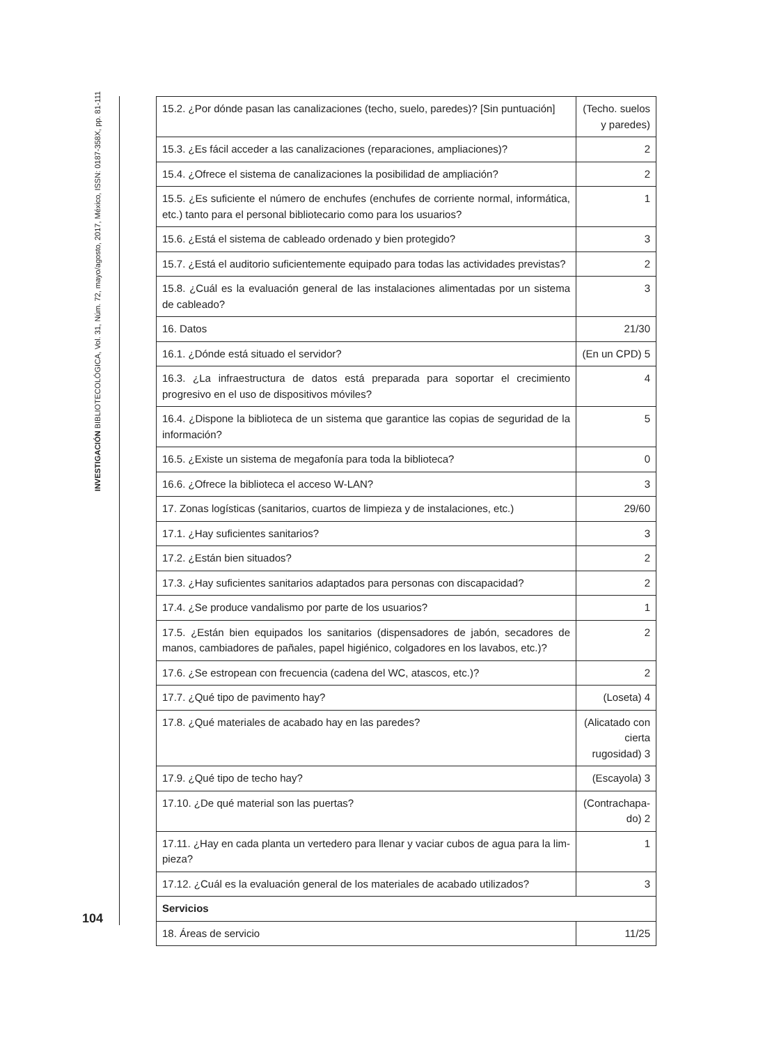INVESTIGACIÓN BIBLIOTECOLÓGICA, Vol. 31, Núm. 72, mayo/agosto, 2017, México, ISSN: 0187-358X, pp. 81-111
| 15.2. ¿Por dónde pasan las canalizaciones (techo, suelo, paredes)? [Sin puntuación] | (Techo. suelos y paredes) |
| 15.3. ¿Es fácil acceder a las canalizaciones (reparaciones, ampliaciones)? | 2 |
| 15.4. ¿Ofrece el sistema de canalizaciones la posibilidad de ampliación? | 2 |
| 15.5. ¿Es suficiente el número de enchufes (enchufes de corriente normal, informática, etc.) tanto para el personal bibliotecario como para los usuarios? | 1 |
| 15.6. ¿Está el sistema de cableado ordenado y bien protegido? | 3 |
| 15.7. ¿Está el auditorio suficientemente equipado para todas las actividades previstas? | 2 |
| 15.8. ¿Cuál es la evaluación general de las instalaciones alimentadas por un sistema de cableado? | 3 |
| 16. Datos | 21/30 |
| 16.1. ¿Dónde está situado el servidor? | (En un CPD) 5 |
| 16.3. ¿La infraestructura de datos está preparada para soportar el crecimiento progresivo en el uso de dispositivos móviles? | 4 |
| 16.4. ¿Dispone la biblioteca de un sistema que garantice las copias de seguridad de la información? | 5 |
| 16.5. ¿Existe un sistema de megafonía para toda la biblioteca? | 0 |
| 16.6. ¿Ofrece la biblioteca el acceso W-LAN? | 3 |
| 17. Zonas logísticas (sanitarios, cuartos de limpieza y de instalaciones, etc.) | 29/60 |
| 17.1. ¿Hay suficientes sanitarios? | 3 |
| 17.2. ¿Están bien situados? | 2 |
| 17.3. ¿Hay suficientes sanitarios adaptados para personas con discapacidad? | 2 |
| 17.4. ¿Se produce vandalismo por parte de los usuarios? | 1 |
| 17.5. ¿Están bien equipados los sanitarios (dispensadores de jabón, secadores de manos, cambiadores de pañales, papel higiénico, colgadores en los lavabos, etc.)? | 2 |
| 17.6. ¿Se estropean con frecuencia (cadena del WC, atascos, etc.)? | 2 |
| 17.7. ¿Qué tipo de pavimento hay? | (Loseta) 4 |
| 17.8. ¿Qué materiales de acabado hay en las paredes? | (Alicatado con cierta rugosidad) 3 |
| 17.9. ¿Qué tipo de techo hay? | (Escayola) 3 |
| 17.10. ¿De qué material son las puertas? | (Contrachapa-do) 2 |
| 17.11. ¿Hay en cada planta un vertedero para llenar y vaciar cubos de agua para la lim-pieza? | 1 |
| 17.12. ¿Cuál es la evaluación general de los materiales de acabado utilizados? | 3 |
| Servicios | |
| 18. Áreas de servicio | 11/25 |
104